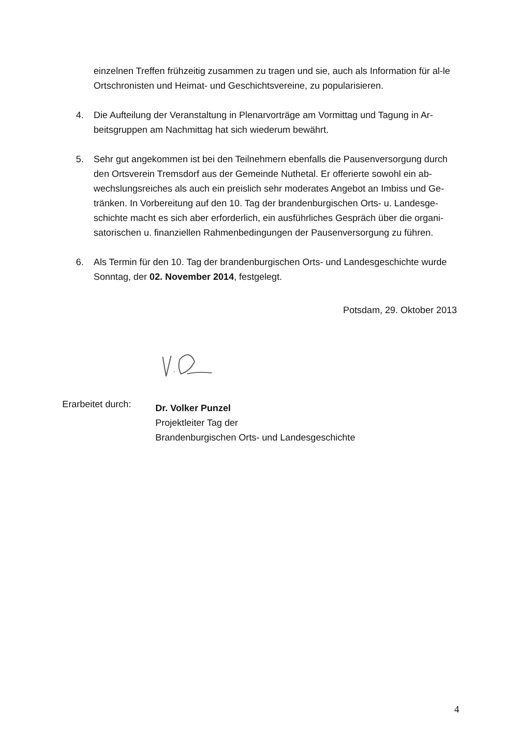einzelnen Treffen frühzeitig zusammen zu tragen und sie, auch als Information für al-le Ortschronisten und Heimat- und Geschichtsvereine, zu popularisieren.
4. Die Aufteilung der Veranstaltung in Plenarvorträge am Vormittag und Tagung in Ar-beitsgruppen am Nachmittag hat sich wiederum bewährt.
5. Sehr gut angekommen ist bei den Teilnehmern ebenfalls die Pausenversorgung durch den Ortsverein Tremsdorf aus der Gemeinde Nuthetal. Er offerierte sowohl ein ab-wechslungsreiches als auch ein preislich sehr moderates Angebot an Imbiss und Ge-tränken. In Vorbereitung auf den 10. Tag der brandenburgischen Orts- u. Landesge-schichte macht es sich aber erforderlich, ein ausführliches Gespräch über die organi-satorischen u. finanziellen Rahmenbedingungen der Pausenversorgung zu führen.
6. Als Termin für den 10. Tag der brandenburgischen Orts- und Landesgeschichte wurde Sonntag, der 02. November 2014, festgelegt.
Potsdam, 29. Oktober 2013
Erarbeitet durch:
Dr. Volker Punzel
Projektleiter Tag der
Brandenburgischen Orts- und Landesgeschichte
4